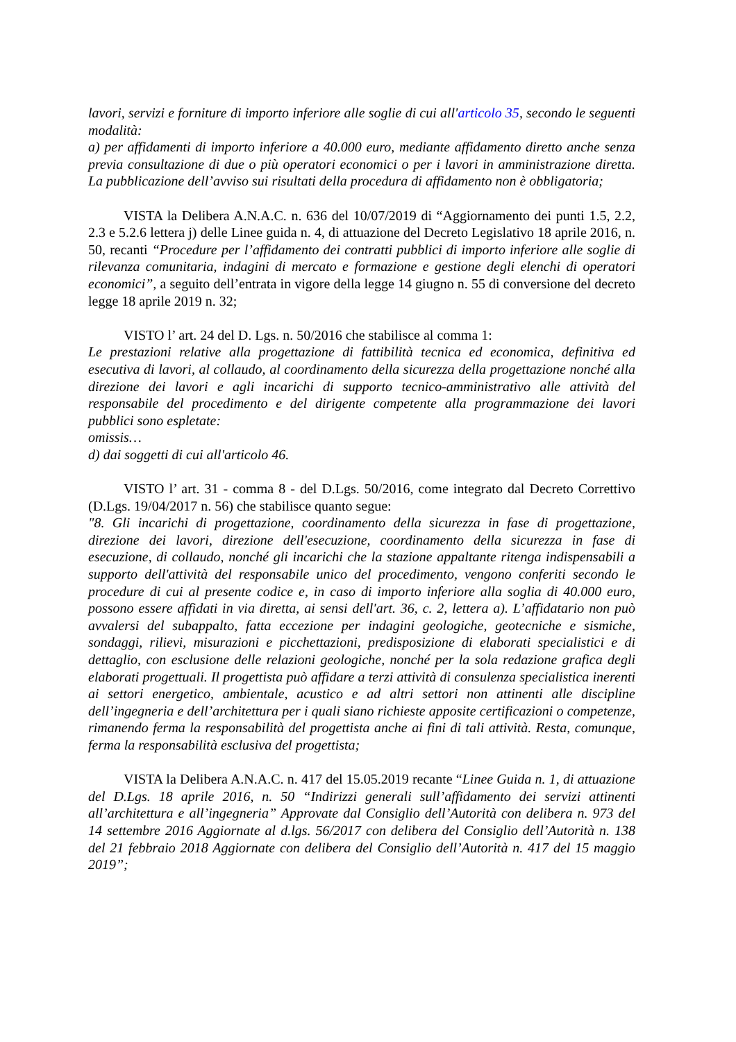lavori, servizi e forniture di importo inferiore alle soglie di cui all'articolo 35, secondo le seguenti modalità:
a) per affidamenti di importo inferiore a 40.000 euro, mediante affidamento diretto anche senza previa consultazione di due o più operatori economici o per i lavori in amministrazione diretta. La pubblicazione dell’avviso sui risultati della procedura di affidamento non è obbligatoria;
VISTA la Delibera A.N.A.C. n. 636 del 10/07/2019 di “Aggiornamento dei punti 1.5, 2.2, 2.3 e 5.2.6 lettera j) delle Linee guida n. 4, di attuazione del Decreto Legislativo 18 aprile 2016, n. 50, recanti “Procedure per l’affidamento dei contratti pubblici di importo inferiore alle soglie di rilevanza comunitaria, indagini di mercato e formazione e gestione degli elenchi di operatori economici”, a seguito dell’entrata in vigore della legge 14 giugno n. 55 di conversione del decreto legge 18 aprile 2019 n. 32;
VISTO l’ art. 24 del D. Lgs. n. 50/2016 che stabilisce al comma 1:
Le prestazioni relative alla progettazione di fattibilità tecnica ed economica, definitiva ed esecutiva di lavori, al collaudo, al coordinamento della sicurezza della progettazione nonché alla direzione dei lavori e agli incarichi di supporto tecnico-amministrativo alle attività del responsabile del procedimento e del dirigente competente alla programmazione dei lavori pubblici sono espletate:
omissis…
d) dai soggetti di cui all'articolo 46.
VISTO l’ art. 31 - comma 8 - del D.Lgs. 50/2016, come integrato dal Decreto Correttivo (D.Lgs. 19/04/2017 n. 56) che stabilisce quanto segue:
"8. Gli incarichi di progettazione, coordinamento della sicurezza in fase di progettazione, direzione dei lavori, direzione dell'esecuzione, coordinamento della sicurezza in fase di esecuzione, di collaudo, nonché gli incarichi che la stazione appaltante ritenga indispensabili a supporto dell'attività del responsabile unico del procedimento, vengono conferiti secondo le procedure di cui al presente codice e, in caso di importo inferiore alla soglia di 40.000 euro, possono essere affidati in via diretta, ai sensi dell'art. 36, c. 2, lettera a). L’affidatario non può avvalersi del subappalto, fatta eccezione per indagini geologiche, geotecniche e sismiche, sondaggi, rilievi, misurazioni e picchettazioni, predisposizione di elaborati specialistici e di dettaglio, con esclusione delle relazioni geologiche, nonché per la sola redazione grafica degli elaborati progettuali. Il progettista può affidare a terzi attività di consulenza specialistica inerenti ai settori energetico, ambientale, acustico e ad altri settori non attinenti alle discipline dell’ingegneria e dell’architettura per i quali siano richieste apposite certificazioni o competenze, rimanendo ferma la responsabilità del progettista anche ai fini di tali attività. Resta, comunque, ferma la responsabilità esclusiva del progettista;
VISTA la Delibera A.N.A.C. n. 417 del 15.05.2019 recante “Linee Guida n. 1, di attuazione del D.Lgs. 18 aprile 2016, n. 50 “Indirizzi generali sull’affidamento dei servizi attinenti all’architettura e all’ingegneria” Approvate dal Consiglio dell’Autorità con delibera n. 973 del 14 settembre 2016 Aggiornate al d.lgs. 56/2017 con delibera del Consiglio dell’Autorità n. 138 del 21 febbraio 2018 Aggiornate con delibera del Consiglio dell’Autorità n. 417 del 15 maggio 2019”;